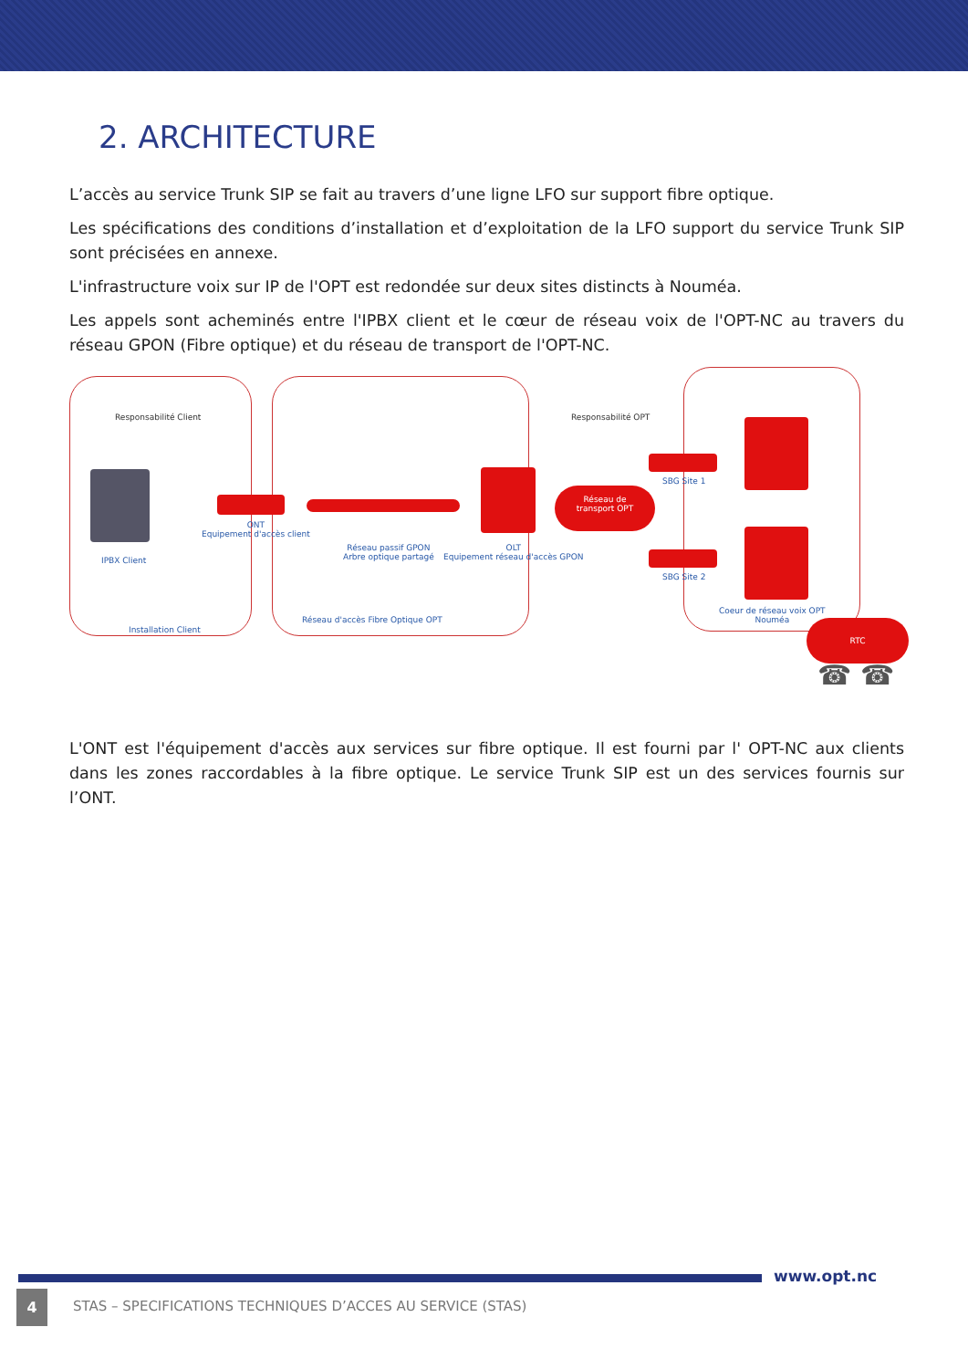2. ARCHITECTURE
L’accès au service Trunk SIP se fait au travers d’une ligne LFO sur support fibre optique.
Les spécifications des conditions d’installation et d’exploitation de la LFO support du service Trunk SIP sont précisées en annexe.
L'infrastructure voix sur IP de l'OPT est redondée sur deux sites distincts à Nouméa.
Les appels sont acheminés entre l'IPBX client et le cœur de réseau voix de l'OPT-NC au travers du réseau GPON (Fibre optique) et du réseau de transport de l'OPT-NC.
Responsabilité Client Responsabilité OPT
IPBX Client
ONT
Equipement d'accès client
Réseau passif GPON
Arbre optique partagé
OLT
Equipement réseau d'accès GPON
Réseau de
transport OPT
SBG Site 1
SBG Site 2
Coeur de réseau voix OPT
Nouméa
Réseau d'accès Fibre Optique OPT
Installation Client
RTC
☎ ☎
L'ONT est l'équipement d'accès aux services sur fibre optique. Il est fourni par l' OPT-NC aux clients dans les zones raccordables à la fibre optique. Le service Trunk SIP est un des services fournis sur l’ONT.
www.opt.nc
4
STAS – SPECIFICATIONS TECHNIQUES D’ACCES AU SERVICE (STAS)